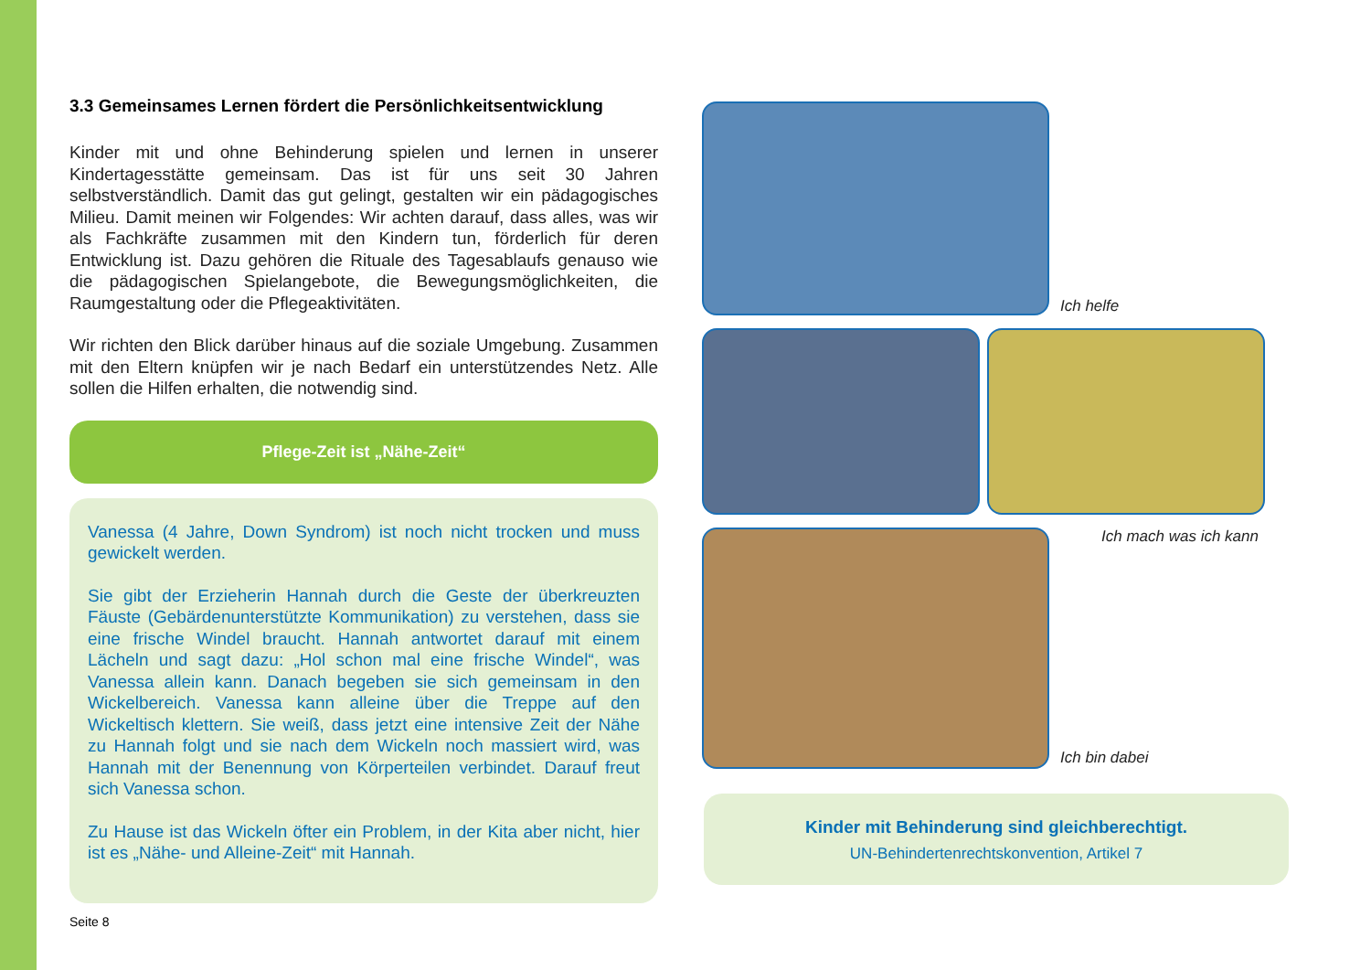3.3 Gemeinsames Lernen fördert die Persönlichkeitsentwicklung
Kinder mit und ohne Behinderung spielen und lernen in unserer Kindertagesstätte gemeinsam. Das ist für uns seit 30 Jahren selbstverständlich. Damit das gut gelingt, gestalten wir ein pädagogisches Milieu. Damit meinen wir Folgendes: Wir achten darauf, dass alles, was wir als Fachkräfte zusammen mit den Kindern tun, förderlich für deren Entwicklung ist. Dazu gehören die Rituale des Tagesablaufs genauso wie die pädagogischen Spielangebote, die Bewegungsmöglichkeiten, die Raumgestaltung oder die Pflegeaktivitäten.
Wir richten den Blick darüber hinaus auf die soziale Umgebung. Zusammen mit den Eltern knüpfen wir je nach Bedarf ein unterstützendes Netz. Alle sollen die Hilfen erhalten, die notwendig sind.
Pflege-Zeit ist „Nähe-Zeit“
Vanessa (4 Jahre, Down Syndrom) ist noch nicht trocken und muss gewickelt werden.
Sie gibt der Erzieherin Hannah durch die Geste der überkreuzten Fäuste (Gebärdenunterstützte Kommunikation) zu verstehen, dass sie eine frische Windel braucht. Hannah antwortet darauf mit einem Lächeln und sagt dazu: „Hol schon mal eine frische Windel“, was Vanessa allein kann. Danach begeben sie sich gemeinsam in den Wickelbereich. Vanessa kann alleine über die Treppe auf den Wickeltisch klettern. Sie weiß, dass jetzt eine intensive Zeit der Nähe zu Hannah folgt und sie nach dem Wickeln noch massiert wird, was Hannah mit der Benennung von Körperteilen verbindet. Darauf freut sich Vanessa schon.
Zu Hause ist das Wickeln öfter ein Problem, in der Kita aber nicht, hier ist es „Nähe- und Alleine-Zeit“ mit Hannah.
Ich helfe
Ich mach was ich kann
Ich bin dabei
Kinder mit Behinderung sind gleichberechtigt.
UN-Behindertenrechtskonvention, Artikel 7
Seite 8